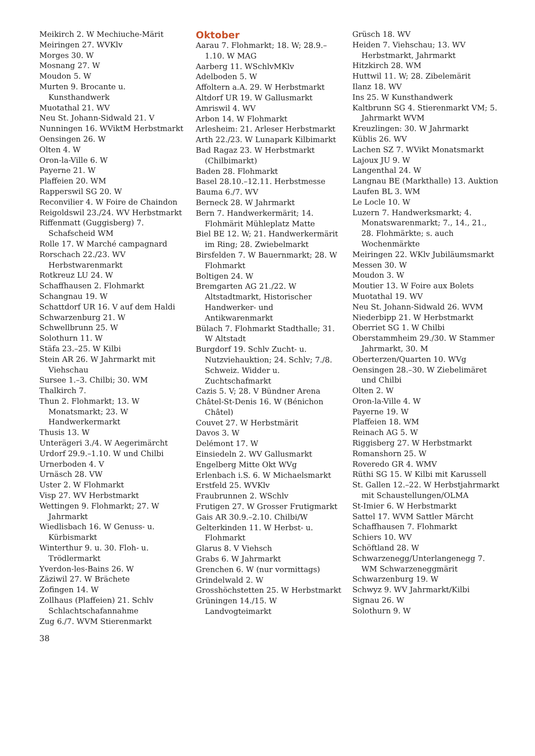Meikirch 2. W Mechiuche-Märit
Meiringen 27. WVKlv
Morges 30. W
Mosnang 27. W
Moudon 5. W
Murten 9. Brocante u. Kunsthandwerk
Muotathal 21. WV
Neu St. Johann-Sidwald 21. V
Nunningen 16. WViktM Herbstmarkt
Oensingen 26. W
Olten 4. W
Oron-la-Ville 6. W
Payerne 21. W
Plaffeien 20. WM
Rapperswil SG 20. W
Reconvilier 4. W Foire de Chaindon
Reigoldswil 23./24. WV Herbstmarkt
Riffenmatt (Guggisberg) 7. Schafscheid WM
Rolle 17. W Marché campagnard
Rorschach 22./23. WV Herbstwarenmarkt
Rotkreuz LU 24. W
Schaffhausen 2. Flohmarkt
Schangnau 19. W
Schattdorf UR 16. V auf dem Haldi
Schwarzenburg 21. W
Schwellbrunn 25. W
Solothurn 11. W
Stäfa 23.–25. W Kilbi
Stein AR 26. W Jahrmarkt mit Viehschau
Sursee 1.–3. Chilbi; 30. WM
Thalkirch 7.
Thun 2. Flohmarkt; 13. W Monatsmarkt; 23. W Handwerkermarkt
Thusis 13. W
Unterägeri 3./4. W Aegerimärcht
Urdorf 29.9.–1.10. W und Chilbi
Urnerboden 4. V
Urnäsch 28. VW
Uster 2. W Flohmarkt
Visp 27. WV Herbstmarkt
Wettingen 9. Flohmarkt; 27. W Jahrmarkt
Wiedlisbach 16. W Genuss- u. Kürbismarkt
Winterthur 9. u. 30. Floh- u. Trödlermarkt
Yverdon-les-Bains 26. W
Zäziwil 27. W Brächete
Zofingen 14. W
Zollhaus (Plaffeien) 21. Schlv Schlachtschafannahme
Zug 6./7. WVM Stierenmarkt
Oktober
Aarau 7. Flohmarkt; 18. W; 28.9.–1.10. W MAG
Aarberg 11. WSchlvMKlv
Adelboden 5. W
Affoltern a.A. 29. W Herbstmarkt
Altdorf UR 19. W Gallusmarkt
Amriswil 4. WV
Arbon 14. W Flohmarkt
Arlesheim: 21. Arleser Herbstmarkt
Arth 22./23. W Lunapark Kilbimarkt
Bad Ragaz 23. W Herbstmarkt (Chilbimarkt)
Baden 28. Flohmarkt
Basel 28.10.–12.11. Herbstmesse
Bauma 6./7. WV
Berneck 28. W Jahrmarkt
Bern 7. Handwerkermärit; 14. Flohmärit Mühleplatz Matte
Biel BE 12. W; 21. Handwerkermärit im Ring; 28. Zwiebelmarkt
Birsfelden 7. W Bauernmarkt; 28. W Flohmarkt
Boltigen 24. W
Bremgarten AG 21./22. W Altstadtmarkt, Historischer Handwerker- und Antikwarenmarkt
Bülach 7. Flohmarkt Stadthalle; 31. W Altstadt
Burgdorf 19. Schlv Zucht- u. Nutzviehauktion; 24. Schlv; 7./8. Schweiz. Widder u. Zuchtschafmarkt
Cazis 5. V; 28. V Bündner Arena
Châtel-St-Denis 16. W (Bénichon Châtel)
Couvet 27. W Herbstmärit
Davos 3. W
Delémont 17. W
Einsiedeln 2. WV Gallusmarkt
Engelberg Mitte Okt WVg
Erlenbach i.S. 6. W Michaelsmarkt
Erstfeld 25. WVKlv
Fraubrunnen 2. WSchlv
Frutigen 27. W Grosser Frutigmarkt
Gais AR 30.9.–2.10. Chilbi/W
Gelterkinden 11. W Herbst- u. Flohmarkt
Glarus 8. V Viehsch
Grabs 6. W Jahrmarkt
Grenchen 6. W (nur vormittags)
Grindelwald 2. W
Grosshöchstetten 25. W Herbstmarkt
Grüningen 14./15. W Landvogteimarkt
Grüsch 18. WV
Heiden 7. Viehschau; 13. WV Herbstmarkt, Jahrmarkt
Hitzkirch 28. WM
Huttwil 11. W; 28. Zibelemärit
Ilanz 18. WV
Ins 25. W Kunsthandwerk
Kaltbrunn SG 4. Stierenmarkt VM; 5. Jahrmarkt WVM
Kreuzlingen: 30. W Jahrmarkt
Küblis 26. WV
Lachen SZ 7. WVikt Monatsmarkt
Lajoux JU 9. W
Langenthal 24. W
Langnau BE (Markthalle) 13. Auktion
Laufen BL 3. WM
Le Locle 10. W
Luzern 7. Handwerksmarkt; 4. Monatswarenmarkt; 7., 14., 21., 28. Flohmärkte; s. auch Wochenmärkte
Meiringen 22. WKlv Jubiläumsmarkt
Messen 30. W
Moudon 3. W
Moutier 13. W Foire aux Bolets
Muotathal 19. WV
Neu St. Johann-Sidwald 26. WVM
Niederbipp 21. W Herbstmarkt
Oberriet SG 1. W Chilbi
Oberstammheim 29./30. W Stammer Jahrmarkt, 30. M
Oberterzen/Quarten 10. WVg
Oensingen 28.–30. W Ziebelimäret und Chilbi
Olten 2. W
Oron-la-Ville 4. W
Payerne 19. W
Plaffeien 18. WM
Reinach AG 5. W
Riggisberg 27. W Herbstmarkt
Romanshorn 25. W
Roveredo GR 4. WMV
Rüthi SG 15. W Kilbi mit Karussell
St. Gallen 12.–22. W Herbstjahrmarkt mit Schaustellungen/OLMA
St-Imier 6. W Herbstmarkt
Sattel 17. WVM Sattler Märcht
Schaffhausen 7. Flohmarkt
Schiers 10. WV
Schöftland 28. W
Schwarzenegg/Unterlangenegg 7. WM Schwarzeneggmärit
Schwarzenburg 19. W
Schwyz 9. WV Jahrmarkt/Kilbi
Signau 26. W
Solothurn 9. W
38